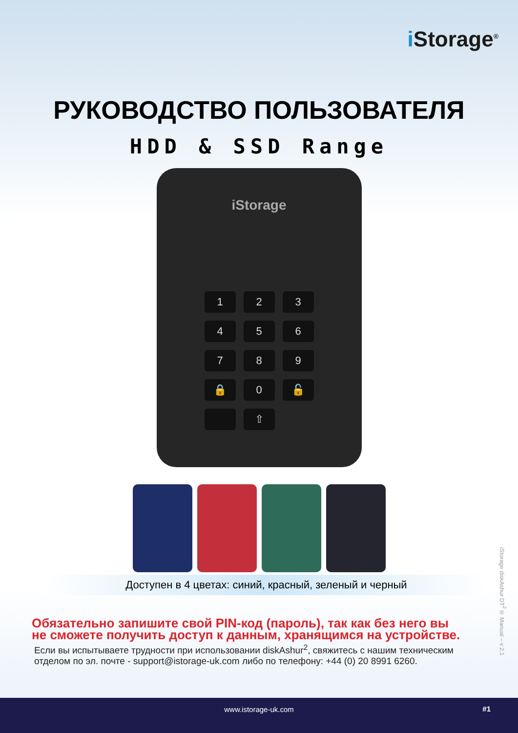i Storage<sup>®</sup>
РУКОВОДСТВО ПОЛЬЗОВАТЕЛЯ
HDD & SSD Range
iStorage
1
2
3
4
5
6
7
8
9
🔒
0
🔓
⇧
Доступен в 4 цветах: синий, красный, зеленый и черный
Обязательно запишите свой PIN-код (пароль), так как без него вы не сможете получить доступ к данным, хранящимся на устройстве.
Если вы испытываете трудности при использовании diskAshur<sup>2</sup>, свяжитесь с нашим техническим отделом по эл. почте - support@istorage-uk.com либо по телефону: +44 (0) 20 8991 6260.
iStorage diskAshur DT<sup>2</sup>® Manual – v 2.1
www.istorage-uk.com #1